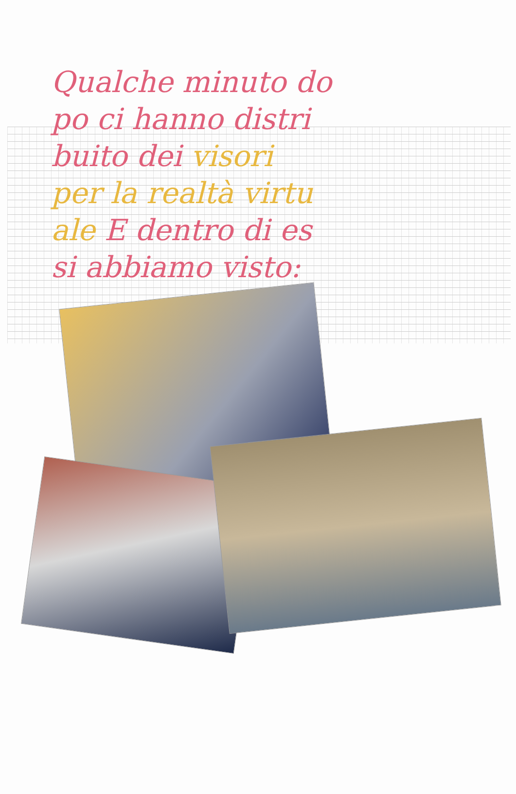Qualche minuto do
po ci hanno distri
buito dei visori
per la realtà virtu
ale E dentro di es
si abbiamo visto: